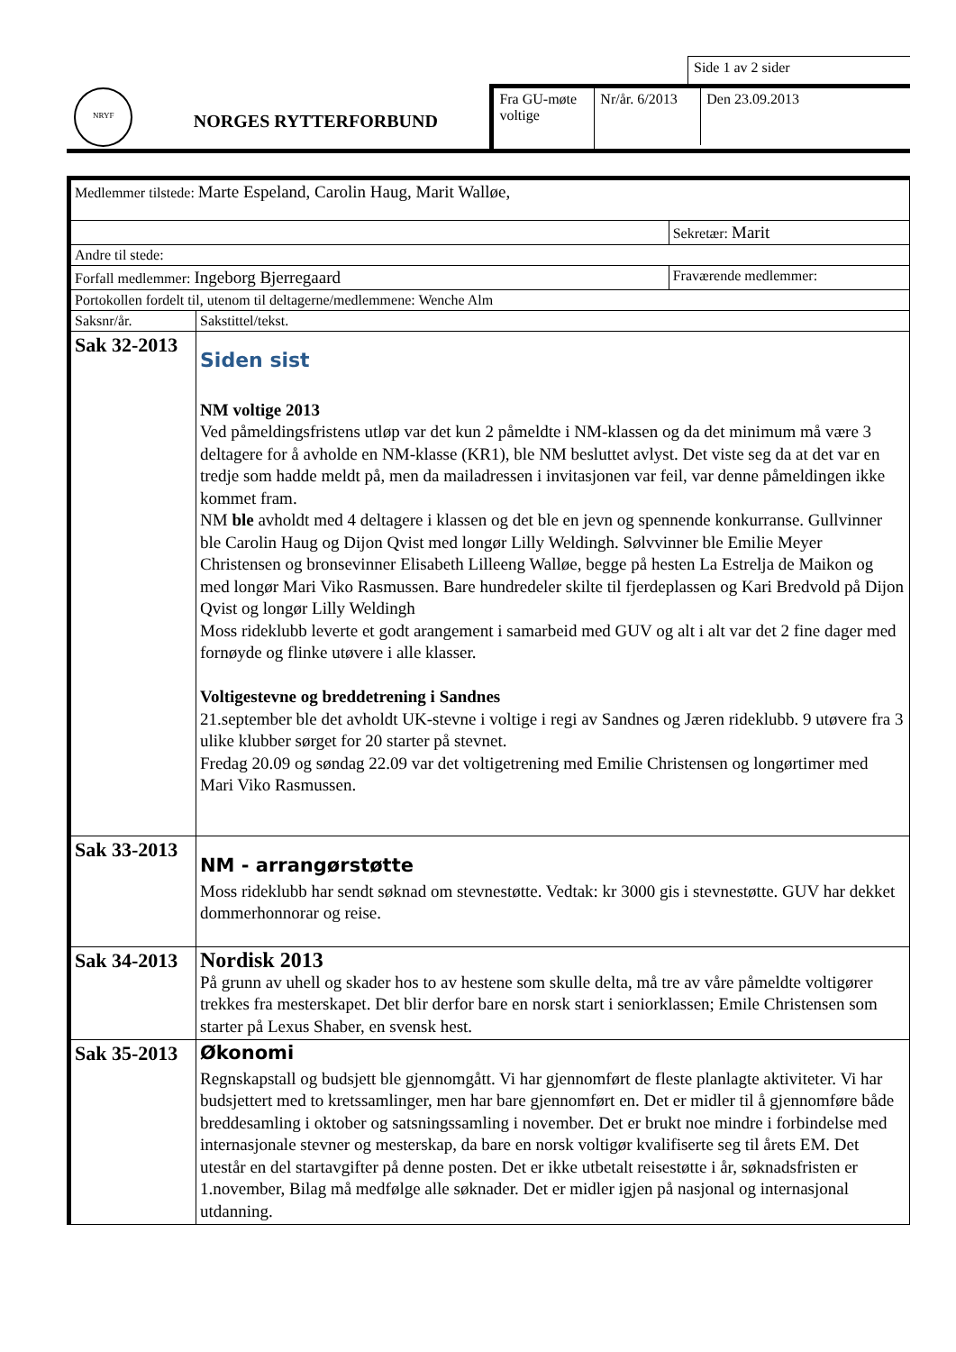Side 1 av 2 sider
NRYF
NORGES RYTTERFORBUND
Fra GU-møte voltige
Nr/år. 6/2013
Den 23.09.2013
| Medlemmer tilstede: Marte Espeland, Carolin Haug, Marit Walløe, | | |
| | | Sekretær: Marit |
| Andre til stede: | | |
| Forfall medlemmer: Ingeborg Bjerregaard | | Fraværende medlemmer: |
| Portokollen fordelt til, utenom til deltagerne/medlemmene: Wenche Alm | | |
| Saksnr/år. | Sakstittel/tekst. | |
| Sak 32-2013 | Siden sist NM voltige 2013 Ved påmeldingsfristens utløp var det kun 2 påmeldte i NM-klassen og da det minimum må være 3 deltagere for å avholde en NM-klasse (KR1), ble NM besluttet avlyst. Det viste seg da at det var en tredje som hadde meldt på, men da mailadressen i invitasjonen var feil, var denne påmeldingen ikke kommet fram. NM ble avholdt med 4 deltagere i klassen og det ble en jevn og spennende konkurranse. Gullvinner ble Carolin Haug og Dijon Qvist med longør Lilly Weldingh. Sølvvinner ble Emilie Meyer Christensen og bronsevinner Elisabeth Lilleeng Walløe, begge på hesten La Estrelja de Maikon og med longør Mari Viko Rasmussen. Bare hundredeler skilte til fjerdeplassen og Kari Bredvold på Dijon Qvist og longør Lilly Weldingh Moss rideklubb leverte et godt arangement i samarbeid med GUV og alt i alt var det 2 fine dager med fornøyde og flinke utøvere i alle klasser. Voltigestevne og breddetrening i Sandnes 21.september ble det avholdt UK-stevne i voltige i regi av Sandnes og Jæren rideklubb. 9 utøvere fra 3 ulike klubber sørget for 20 starter på stevnet. Fredag 20.09 og søndag 22.09 var det voltigetrening med Emilie Christensen og longørtimer med Mari Viko Rasmussen. | |
| Sak 33-2013 | NM - arrangørstøtte Moss rideklubb har sendt søknad om stevnestøtte. Vedtak: kr 3000 gis i stevnestøtte. GUV har dekket dommerhonnorar og reise. | |
| Sak 34-2013 | Nordisk 2013 På grunn av uhell og skader hos to av hestene som skulle delta, må tre av våre påmeldte voltigører trekkes fra mesterskapet. Det blir derfor bare en norsk start i seniorklassen; Emile Christensen som starter på Lexus Shaber, en svensk hest. | |
| Sak 35-2013 | Økonomi Regnskapstall og budsjett ble gjennomgått. Vi har gjennomført de fleste planlagte aktiviteter. Vi har budsjettert med to kretssamlinger, men har bare gjennomført en. Det er midler til å gjennomføre både breddesamling i oktober og satsningssamling i november. Det er brukt noe mindre i forbindelse med internasjonale stevner og mesterskap, da bare en norsk voltigør kvalifiserte seg til årets EM. Det utestår en del startavgifter på denne posten. Det er ikke utbetalt reisestøtte i år, søknadsfristen er 1.november, Bilag må medfølge alle søknader. Det er midler igjen på nasjonal og internasjonal utdanning. | |